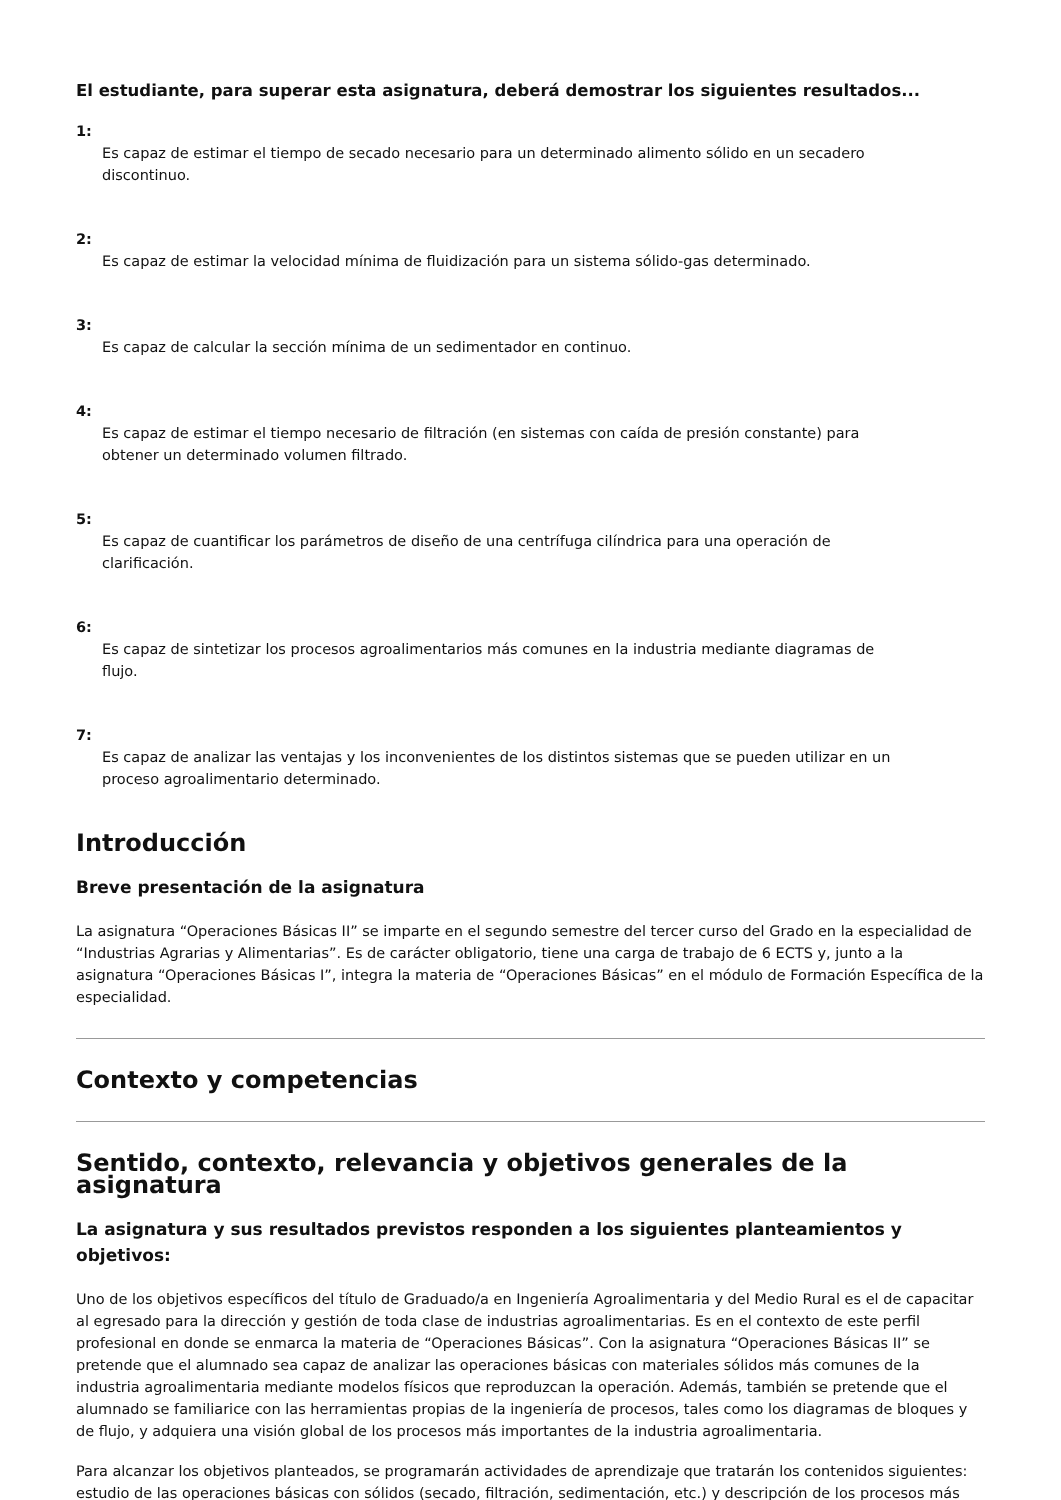El estudiante, para superar esta asignatura, deberá demostrar los siguientes resultados...
1:
Es capaz de estimar el tiempo de secado necesario para un determinado alimento sólido en un secadero discontinuo.
2:
Es capaz de estimar la velocidad mínima de fluidización para un sistema sólido-gas determinado.
3:
Es capaz de calcular la sección mínima de un sedimentador en continuo.
4:
Es capaz de estimar el tiempo necesario de filtración (en sistemas con caída de presión constante) para obtener un determinado volumen filtrado.
5:
Es capaz de cuantificar los parámetros de diseño de una centrífuga cilíndrica para una operación de clarificación.
6:
Es capaz de sintetizar los procesos agroalimentarios más comunes en la industria mediante diagramas de flujo.
7:
Es capaz de analizar las ventajas y los inconvenientes de los distintos sistemas que se pueden utilizar en un proceso agroalimentario determinado.
Introducción
Breve presentación de la asignatura
La asignatura “Operaciones Básicas II” se imparte en el segundo semestre del tercer curso del Grado en la especialidad de “Industrias Agrarias y Alimentarias”. Es de carácter obligatorio, tiene una carga de trabajo de 6 ECTS y, junto a la asignatura “Operaciones Básicas I”, integra la materia de “Operaciones Básicas” en el módulo de Formación Específica de la especialidad.
Contexto y competencias
Sentido, contexto, relevancia y objetivos generales de la asignatura
La asignatura y sus resultados previstos responden a los siguientes planteamientos y objetivos:
Uno de los objetivos específicos del título de Graduado/a en Ingeniería Agroalimentaria y del Medio Rural es el de capacitar al egresado para la dirección y gestión de toda clase de industrias agroalimentarias. Es en el contexto de este perfil profesional en donde se enmarca la materia de “Operaciones Básicas”. Con la asignatura “Operaciones Básicas II” se pretende que el alumnado sea capaz de analizar las operaciones básicas con materiales sólidos más comunes de la industria agroalimentaria mediante modelos físicos que reproduzcan la operación. Además, también se pretende que el alumnado se familiarice con las herramientas propias de la ingeniería de procesos, tales como los diagramas de bloques y de flujo, y adquiera una visión global de los procesos más importantes de la industria agroalimentaria.
Para alcanzar los objetivos planteados, se programarán actividades de aprendizaje que tratarán los contenidos siguientes: estudio de las operaciones básicas con sólidos (secado, filtración, sedimentación, etc.) y descripción de los procesos más